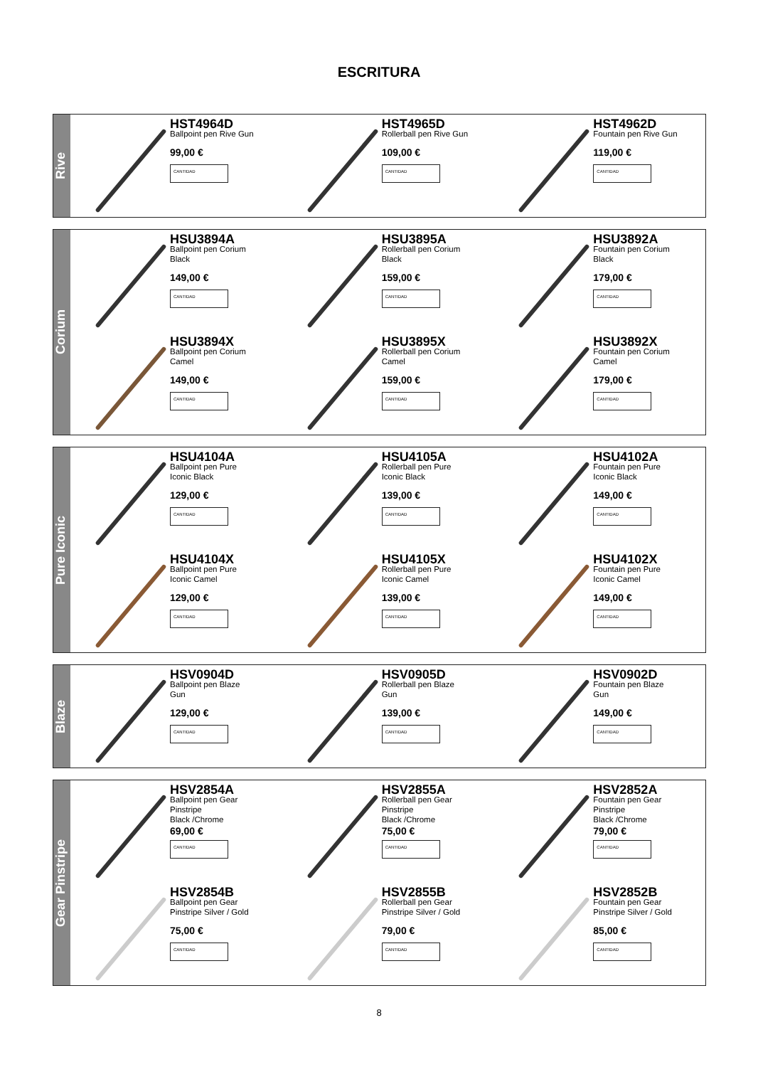ESCRITURA
Rive
HST4964D
Ballpoint pen Rive Gun
99,00 €
CANTIDAD
HST4965D
Rollerball pen Rive Gun
109,00 €
CANTIDAD
HST4962D
Fountain pen Rive Gun
119,00 €
CANTIDAD
Corium
HSU3894A
Ballpoint pen Corium
Black
149,00 €
CANTIDAD
HSU3895A
Rollerball pen Corium
Black
159,00 €
CANTIDAD
HSU3892A
Fountain pen Corium
Black
179,00 €
CANTIDAD
HSU3894X
Ballpoint pen Corium
Camel
149,00 €
CANTIDAD
HSU3895X
Rollerball pen Corium
Camel
159,00 €
CANTIDAD
HSU3892X
Fountain pen Corium
Camel
179,00 €
CANTIDAD
Pure Iconic
HSU4104A
Ballpoint pen Pure
Iconic Black
129,00 €
CANTIDAD
HSU4105A
Rollerball pen Pure
Iconic Black
139,00 €
CANTIDAD
HSU4102A
Fountain pen Pure
Iconic Black
149,00 €
CANTIDAD
HSU4104X
Ballpoint pen Pure
Iconic Camel
129,00 €
CANTIDAD
HSU4105X
Rollerball pen Pure
Iconic Camel
139,00 €
CANTIDAD
HSU4102X
Fountain pen Pure
Iconic Camel
149,00 €
CANTIDAD
Blaze
HSV0904D
Ballpoint pen Blaze
Gun
129,00 €
CANTIDAD
HSV0905D
Rollerball pen Blaze
Gun
139,00 €
CANTIDAD
HSV0902D
Fountain pen Blaze
Gun
149,00 €
CANTIDAD
Gear Pinstripe
HSV2854A
Ballpoint pen Gear
Pinstripe
Black /Chrome
69,00 €
CANTIDAD
HSV2855A
Rollerball pen Gear
Pinstripe
Black /Chrome
75,00 €
CANTIDAD
HSV2852A
Fountain pen Gear
Pinstripe
Black /Chrome
79,00 €
CANTIDAD
HSV2854B
Ballpoint pen Gear
Pinstripe Silver / Gold
75,00 €
CANTIDAD
HSV2855B
Rollerball pen Gear
Pinstripe Silver / Gold
79,00 €
CANTIDAD
HSV2852B
Fountain pen Gear
Pinstripe Silver / Gold
85,00 €
CANTIDAD
8